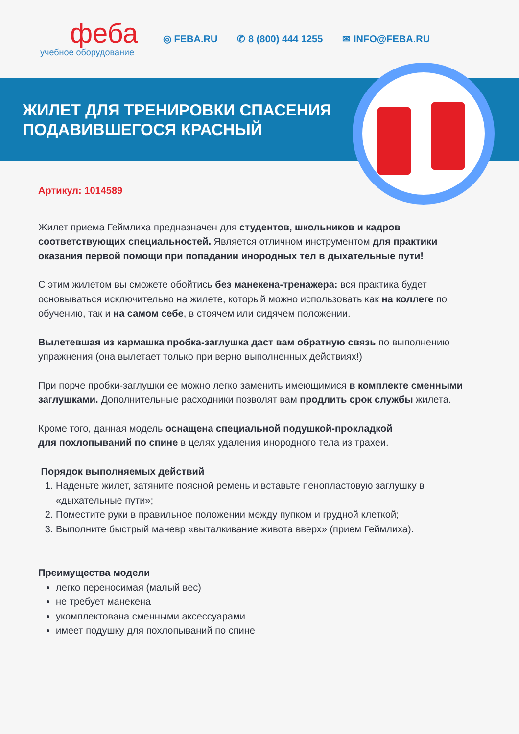феба
учебное оборудование
◎ FEBA.RU ✆ 8 (800) 444 1255 ✉ INFO@FEBA.RU
ЖИЛЕТ ДЛЯ ТРЕНИРОВКИ СПАСЕНИЯ
ПОДАВИВШЕГОСЯ КРАСНЫЙ
Артикул: 1014589
Жилет приема Геймлиха предназначен для студентов, школьников и кадров соответствующих специальностей. Является отличном инструментом для практики оказания первой помощи при попадании инородных тел в дыхательные пути!
С этим жилетом вы сможете обойтись без манекена-тренажера: вся практика будет основываться исключительно на жилете, который можно использовать как на коллеге по обучению, так и на самом себе, в стоячем или сидячем положении.
Вылетевшая из кармашка пробка-заглушка даст вам обратную связь по выполнению упражнения (она вылетает только при верно выполненных действиях!)
При порче пробки-заглушки ее можно легко заменить имеющимися в комплекте сменными заглушками. Дополнительные расходники позволят вам продлить срок службы жилета.
Кроме того, данная модель оснащена специальной подушкой-прокладкой
для похлопываний по спине в целях удаления инородного тела из трахеи.
Порядок выполняемых действий
1. Наденьте жилет, затяните поясной ремень и вставьте пенопластовую заглушку в «дыхательные пути»;
2. Поместите руки в правильное положении между пупком и грудной клеткой;
3. Выполните быстрый маневр «выталкивание живота вверх» (прием Геймлиха).
Преимущества модели
легко переносимая (малый вес)
не требует манекена
укомплектована сменными аксессуарами
имеет подушку для похлопываний по спине